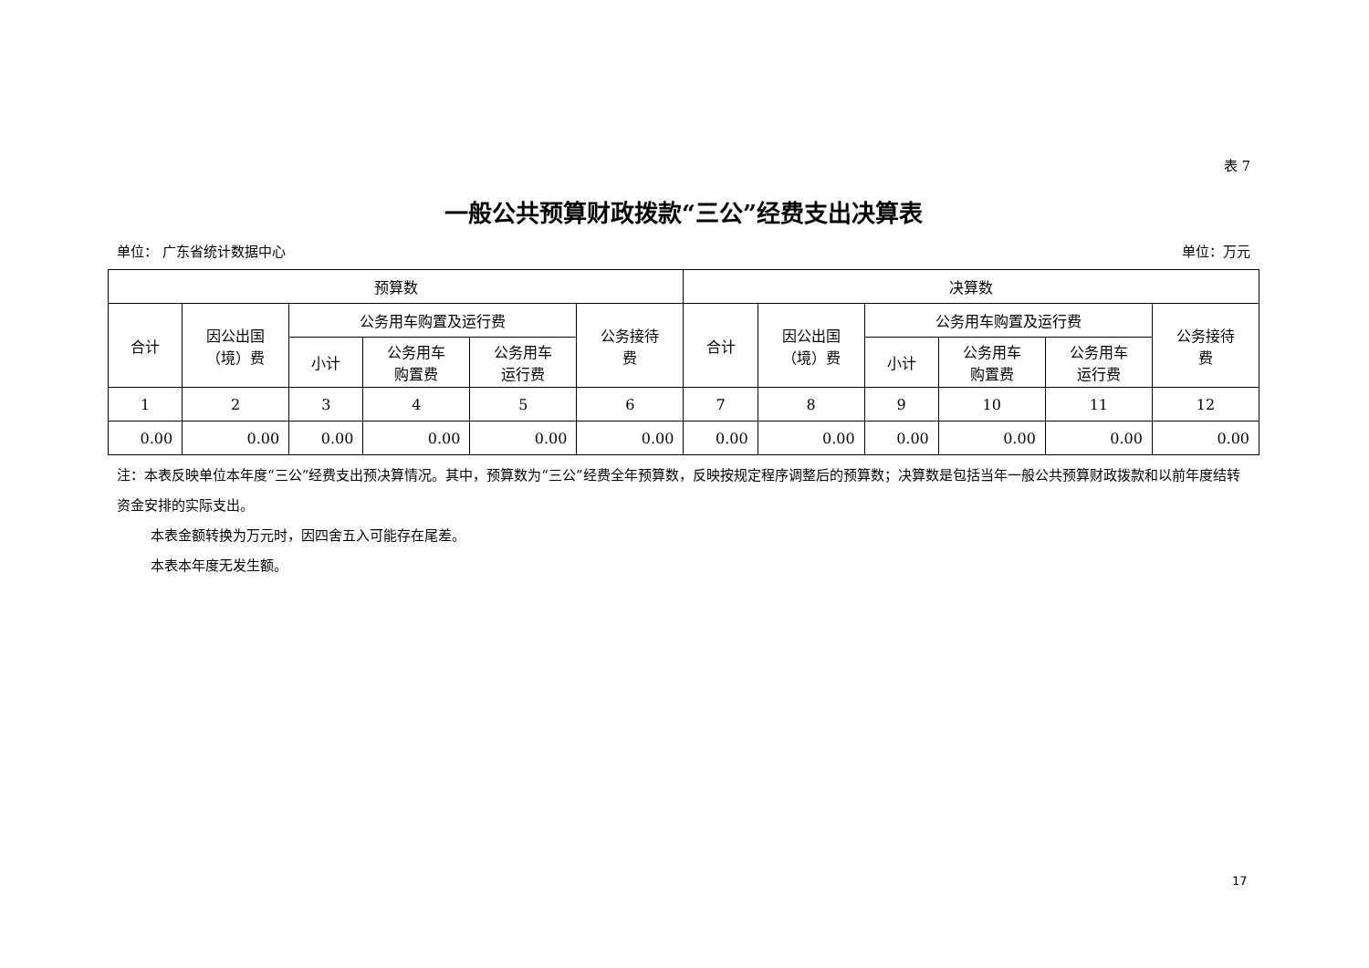表 7
一般公共预算财政拨款“三公”经费支出决算表
单位： 广东省统计数据中心 单位：万元
| 预算数 | | | | | | 决算数 | | | | | |
| --- | --- | --- | --- | --- | --- | --- | --- | --- | --- | --- | --- |
| 合计 | 因公出国 （境）费 | 公务用车购置及运行费 | | | 公务接待 费 | 合计 | 因公出国 （境）费 | 公务用车购置及运行费 | | | 公务接待 费 |
| | | 小计 | 公务用车 购置费 | 公务用车 运行费 | | | | 小计 | 公务用车 购置费 | 公务用车 运行费 | |
| 1 | 2 | 3 | 4 | 5 | 6 | 7 | 8 | 9 | 10 | 11 | 12 |
| 0.00 | 0.00 | 0.00 | 0.00 | 0.00 | 0.00 | 0.00 | 0.00 | 0.00 | 0.00 | 0.00 | 0.00 |
注：本表反映单位本年度“三公”经费支出预决算情况。其中，预算数为“三公”经费全年预算数，反映按规定程序调整后的预算数；决算数是包括当年一般公共预算财政拨款和以前年度结转资金安排的实际支出。
本表金额转换为万元时，因四舍五入可能存在尾差。
本表本年度无发生额。
17